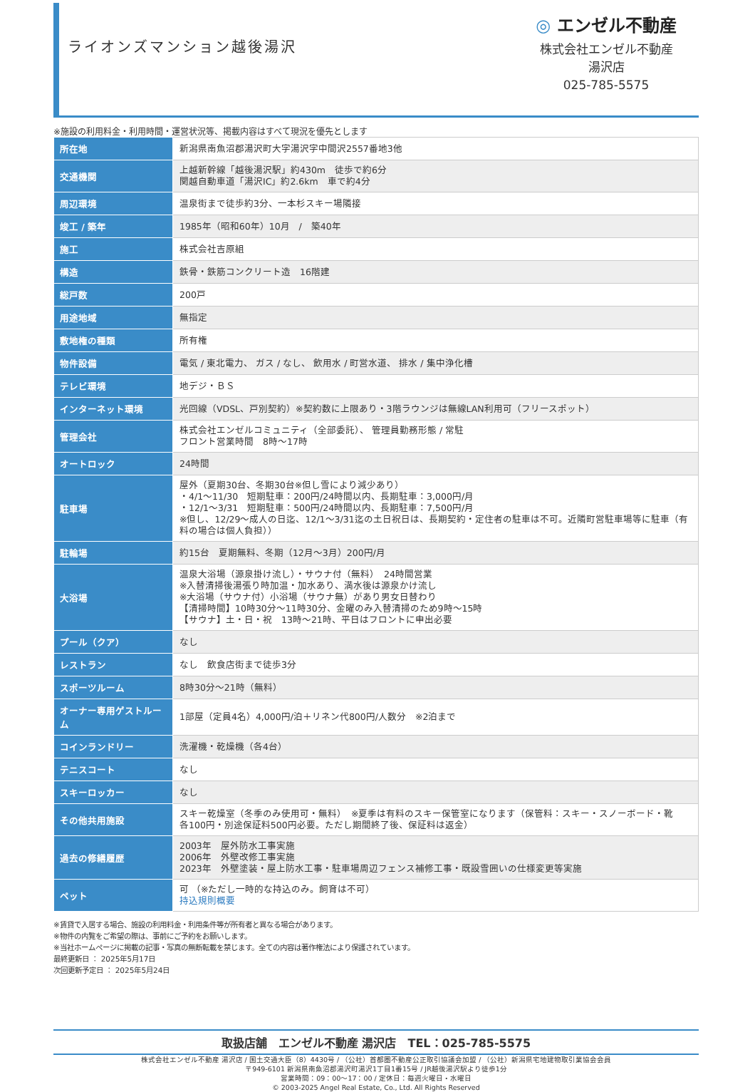ライオンズマンション越後湯沢
◎ エンゼル不動産
株式会社エンゼル不動産
湯沢店
025-785-5575
※施設の利用料金・利用時間・運営状況等、掲載内容はすべて現況を優先とします
| 所在地 | 新潟県南魚沼郡湯沢町大字湯沢字中間沢2557番地3他 |
| 交通機関 | 上越新幹線「越後湯沢駅」約430m 徒歩で約6分 関越自動車道「湯沢IC」約2.6km 車で約4分 |
| 周辺環境 | 温泉街まで徒歩約3分、一本杉スキー場隣接 |
| 竣工 / 築年 | 1985年（昭和60年）10月 / 築40年 |
| 施工 | 株式会社吉原組 |
| 構造 | 鉄骨・鉄筋コンクリート造 16階建 |
| 総戸数 | 200戸 |
| 用途地域 | 無指定 |
| 敷地権の種類 | 所有権 |
| 物件設備 | 電気 / 東北電力、 ガス / なし、 飲用水 / 町営水道、 排水 / 集中浄化槽 |
| テレビ環境 | 地デジ・ＢＳ |
| インターネット環境 | 光回線（VDSL、戸別契約）※契約数に上限あり・3階ラウンジは無線LAN利用可（フリースポット） |
| 管理会社 | 株式会社エンゼルコミュニティ（全部委託）、 管理員勤務形態 / 常駐 フロント営業時間 8時～17時 |
| オートロック | 24時間 |
| 駐車場 | 屋外（夏期30台、冬期30台※但し雪により減少あり） ・4/1～11/30 短期駐車：200円/24時間以内、長期駐車：3,000円/月 ・12/1～3/31 短期駐車：500円/24時間以内、長期駐車：7,500円/月 ※但し、12/29～成人の日迄、12/1～3/31迄の土日祝日は、長期契約・定住者の駐車は不可。近隣町営駐車場等に駐車（有料の場合は個人負担）） |
| 駐輪場 | 約15台 夏期無料、冬期（12月～3月）200円/月 |
| 大浴場 | 温泉大浴場（源泉掛け流し）・サウナ付（無料） 24時間営業 ※入替清掃後湯張り時加温・加水あり、満水後は源泉かけ流し ※大浴場（サウナ付）小浴場（サウナ無）があり男女日替わり 【清掃時間】10時30分～11時30分、金曜のみ入替清掃のため9時～15時 【サウナ】土・日・祝 13時～21時、平日はフロントに申出必要 |
| プール（クア） | なし |
| レストラン | なし 飲食店街まで徒歩3分 |
| スポーツルーム | 8時30分～21時（無料） |
| オーナー専用ゲストルーム | 1部屋（定員4名）4,000円/泊＋リネン代800円/人数分 ※2泊まで |
| コインランドリー | 洗濯機・乾燥機（各4台） |
| テニスコート | なし |
| スキーロッカー | なし |
| その他共用施設 | スキー乾燥室（冬季のみ使用可・無料） ※夏季は有料のスキー保管室になります（保管料：スキー・スノーボード・靴 各100円・別途保証料500円必要。ただし期間終了後、保証料は返金） |
| 過去の修繕履歴 | 2003年 屋外防水工事実施 2006年 外壁改修工事実施 2023年 外壁塗装・屋上防水工事・駐車場周辺フェンス補修工事・既設雪囲いの仕様変更等実施 |
| ペット | 可 （※ただし一時的な持込のみ。飼育は不可） 持込規則概要 |
※賃貸で入居する場合、施設の利用料金・利用条件等が所有者と異なる場合があります。
※物件の内覧をご希望の際は、事前にご予約をお願いします。
※当社ホームページに掲載の記事・写真の無断転載を禁じます。全ての内容は著作権法により保護されています。
最終更新日 ： 2025年5月17日
次回更新予定日 ： 2025年5月24日
取扱店舗　エンゼル不動産 湯沢店　TEL：025-785-5575
株式会社エンゼル不動産 湯沢店 / 国土交通大臣（8）4430号 / （公社）首都圏不動産公正取引協議会加盟 / （公社）新潟県宅地建物取引業協会会員
〒949-6101 新潟県南魚沼郡湯沢町湯沢1丁目1番15号 / JR越後湯沢駅より徒歩1分
営業時間：09：00～17：00 / 定休日：毎週火曜日・水曜日
© 2003-2025 Angel Real Estate, Co., Ltd. All Rights Reserved